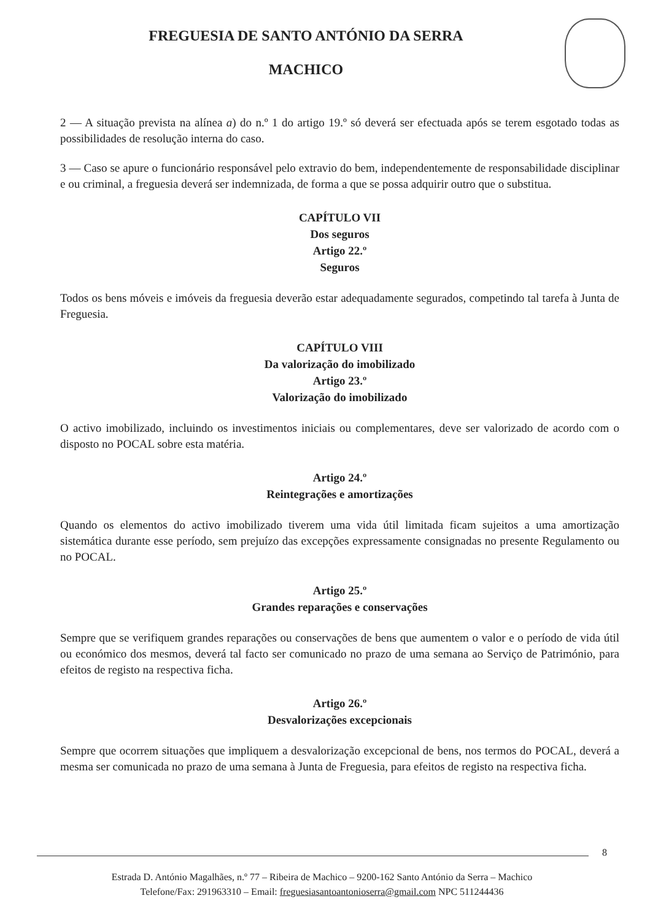FREGUESIA DE SANTO ANTÓNIO DA SERRA
MACHICO
2 — A situação prevista na alínea a) do n.º 1 do artigo 19.º só deverá ser efectuada após se terem esgotado todas as possibilidades de resolução interna do caso.
3 — Caso se apure o funcionário responsável pelo extravio do bem, independentemente de responsabilidade disciplinar e ou criminal, a freguesia deverá ser indemnizada, de forma a que se possa adquirir outro que o substitua.
CAPÍTULO VII
Dos seguros
Artigo 22.º
Seguros
Todos os bens móveis e imóveis da freguesia deverão estar adequadamente segurados, competindo tal tarefa à Junta de Freguesia.
CAPÍTULO VIII
Da valorização do imobilizado
Artigo 23.º
Valorização do imobilizado
O activo imobilizado, incluindo os investimentos iniciais ou complementares, deve ser valorizado de acordo com o disposto no POCAL sobre esta matéria.
Artigo 24.º
Reintegrações e amortizações
Quando os elementos do activo imobilizado tiverem uma vida útil limitada ficam sujeitos a uma amortização sistemática durante esse período, sem prejuízo das excepções expressamente consignadas no presente Regulamento ou no POCAL.
Artigo 25.º
Grandes reparações e conservações
Sempre que se verifiquem grandes reparações ou conservações de bens que aumentem o valor e o período de vida útil ou económico dos mesmos, deverá tal facto ser comunicado no prazo de uma semana ao Serviço de Património, para efeitos de registo na respectiva ficha.
Artigo 26.º
Desvalorizações excepcionais
Sempre que ocorrem situações que impliquem a desvalorização excepcional de bens, nos termos do POCAL, deverá a mesma ser comunicada no prazo de uma semana à Junta de Freguesia, para efeitos de registo na respectiva ficha.
8
Estrada D. António Magalhães, n.º 77 – Ribeira de Machico – 9200-162 Santo António da Serra – Machico
Telefone/Fax: 291963310 – Email: freguesiasantoantonioserra@gmail.com NPC 511244436